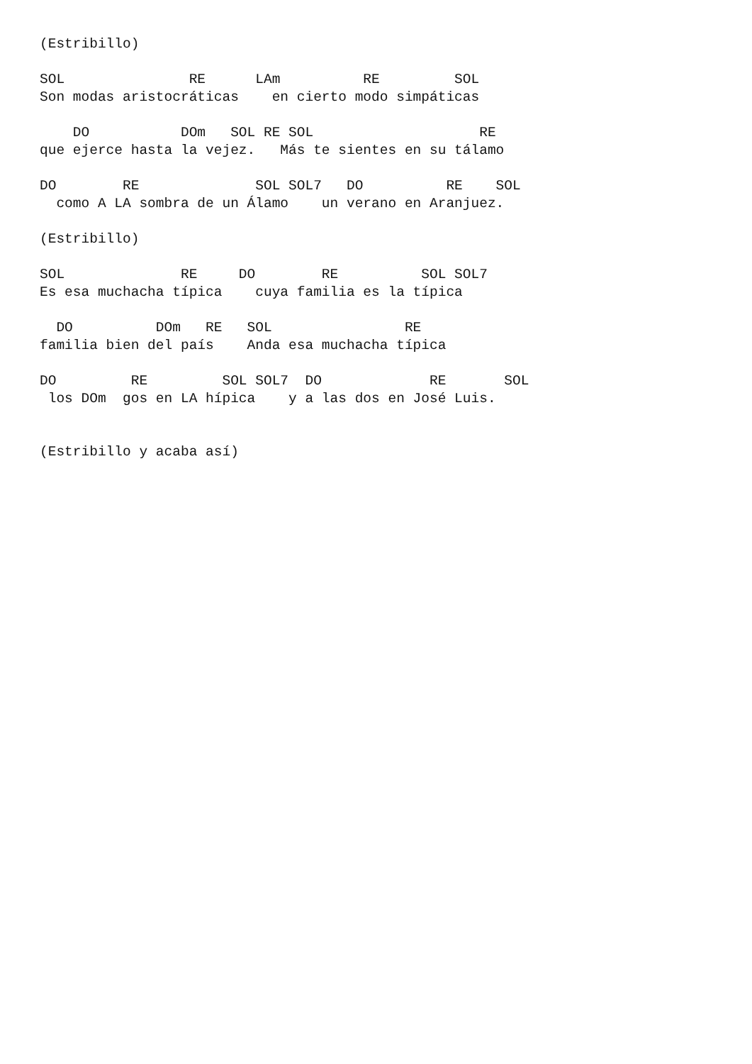(Estribillo)

SOL               RE      LAm          RE         SOL
Son modas aristocráticas    en cierto modo simpáticas

    DO           DOm   SOL RE SOL                    RE
que ejerce hasta la vejez.   Más te sientes en su tálamo

DO        RE              SOL SOL7   DO          RE    SOL
  como A LA sombra de un Álamo    un verano en Aranjuez.

(Estribillo)

SOL              RE     DO        RE          SOL SOL7
Es esa muchacha típica    cuya familia es la típica

  DO          DOm   RE   SOL                RE
familia bien del país    Anda esa muchacha típica

DO         RE         SOL SOL7  DO             RE       SOL
 los DOm  gos en LA hípica    y a las dos en José Luis.


(Estribillo y acaba así)